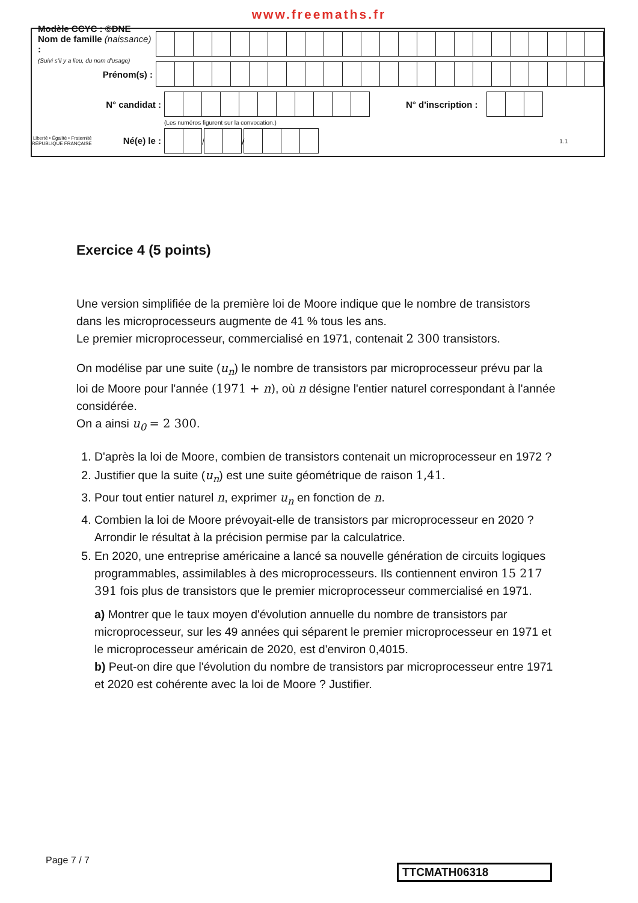www.freemaths.fr
Modèle CCYC : ©DNE
Nom de famille (naissance) :
(Suivi s'il y a lieu, du nom d'usage)
Prénom(s) :
N° candidat : N° d'inscription :
(Les numéros figurent sur la convocation.)
Liberté • Égalité • Fraternité
RÉPUBLIQUE FRANÇAISE Né(e) le :
/
/
1.1
Exercice 4 (5 points)
Une version simplifiée de la première loi de Moore indique que le nombre de transistors dans les microprocesseurs augmente de 41 % tous les ans.
Le premier microprocesseur, commercialisé en 1971, contenait 2 300 transistors.
On modélise par une suite (u<sub>n</sub>) le nombre de transistors par microprocesseur prévu par la loi de Moore pour l'année (1971 + n), où n désigne l'entier naturel correspondant à l'année considérée.
On a ainsi u<sub>0</sub> = 2 300.
1. D'après la loi de Moore, combien de transistors contenait un microprocesseur en 1972 ?
2. Justifier que la suite (u<sub>n</sub>) est une suite géométrique de raison 1,41.
3. Pour tout entier naturel n, exprimer u<sub>n</sub> en fonction de n.
4. Combien la loi de Moore prévoyait-elle de transistors par microprocesseur en 2020 ? Arrondir le résultat à la précision permise par la calculatrice.
5. En 2020, une entreprise américaine a lancé sa nouvelle génération de circuits logiques programmables, assimilables à des microprocesseurs. Ils contiennent environ 15 217 391 fois plus de transistors que le premier microprocesseur commercialisé en 1971.
a) Montrer que le taux moyen d'évolution annuelle du nombre de transistors par microprocesseur, sur les 49 années qui séparent le premier microprocesseur en 1971 et le microprocesseur américain de 2020, est d'environ 0,4015.
b) Peut-on dire que l'évolution du nombre de transistors par microprocesseur entre 1971 et 2020 est cohérente avec la loi de Moore ? Justifier.
Page 7 / 7
TTCMATH06318